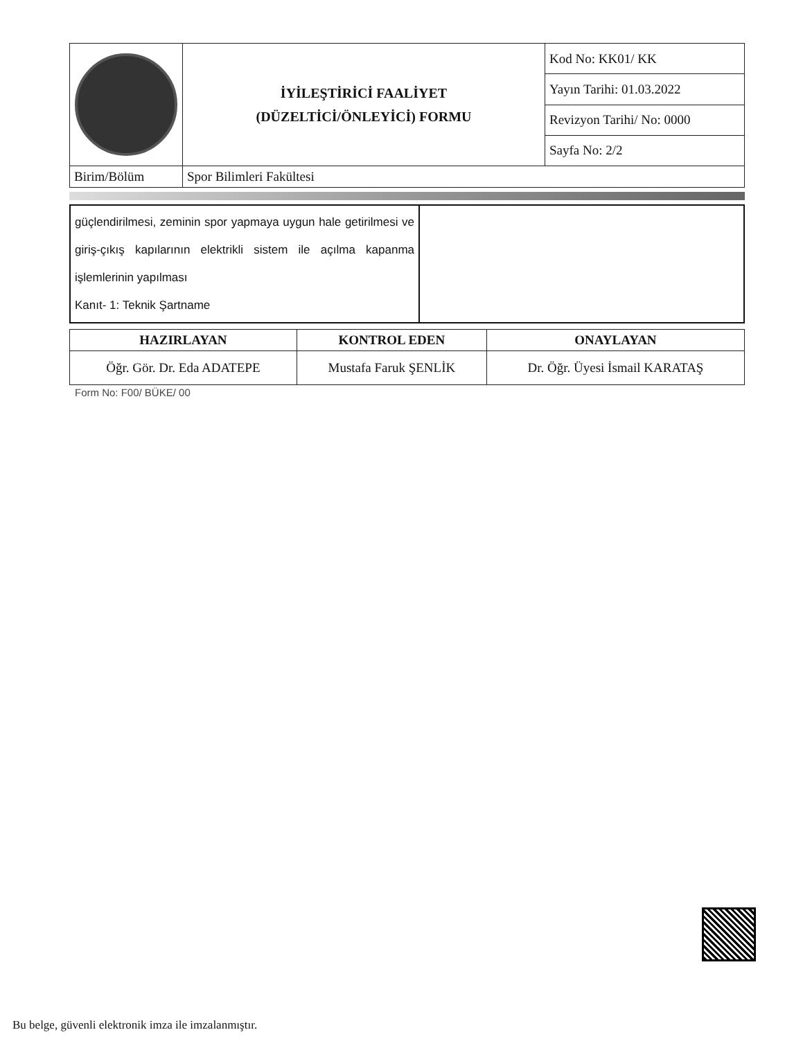| | İYİLEŞTİRİCİ FAALİYET (DÜZELTİCİ/ÖNLEYİCİ) FORMU | Kod No: KK01/ KK |
| | | Yayın Tarihi: 01.03.2022 |
| | | Revizyon Tarihi/ No: 0000 |
| | | Sayfa No: 2/2 |
| Birim/Bölüm | Spor Bilimleri Fakültesi | |
| güçlendirilmesi, zeminin spor yapmaya uygun hale getirilmesi ve giriş-çıkış kapılarının elektrikli sistem ile açılma kapanma işlemlerinin yapılması Kanıt- 1: Teknik Şartname | |
| HAZIRLAYAN | KONTROL EDEN | ONAYLAYAN |
| --- | --- | --- |
| Öğr. Gör. Dr. Eda ADATEPE | Mustafa Faruk ŞENLİK | Dr. Öğr. Üyesi İsmail KARATAŞ |
Form No: F00/ BÜKE/ 00
Bu belge, güvenli elektronik imza ile imzalanmıştır.